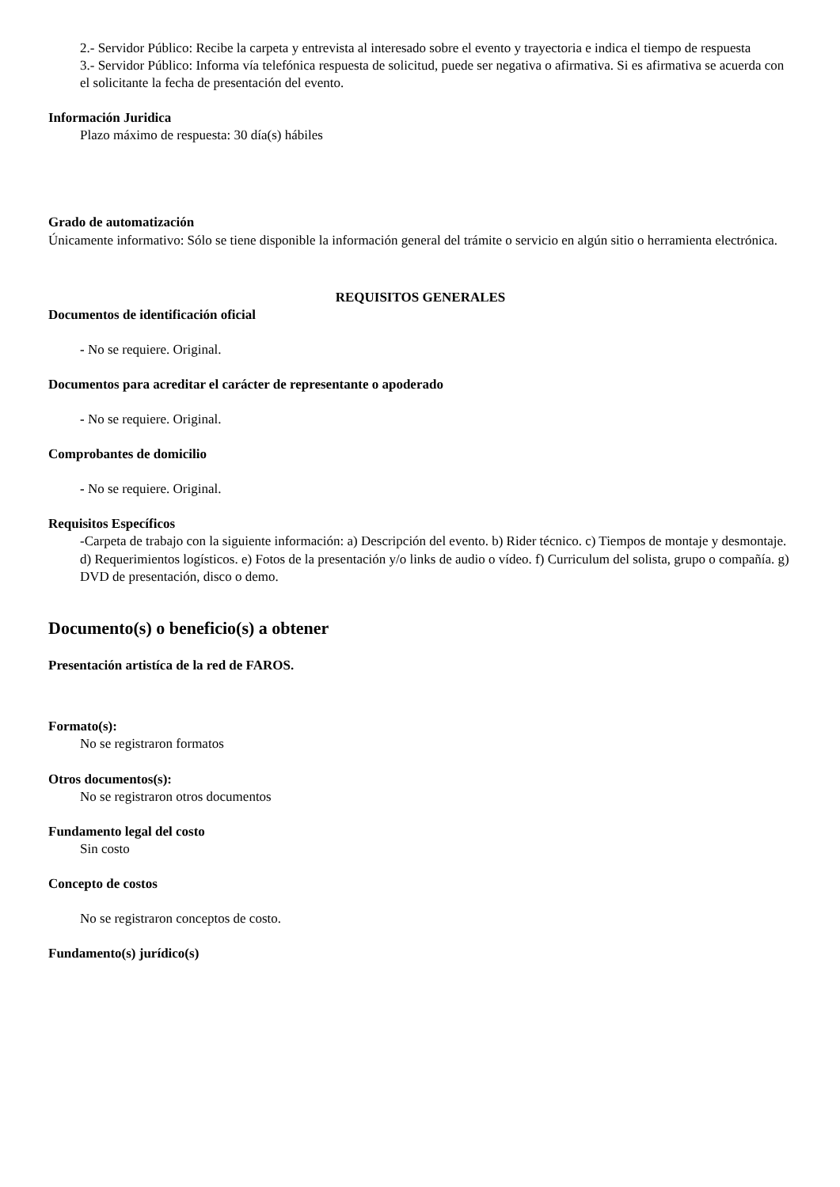2.- Servidor Público: Recibe la carpeta y entrevista al interesado sobre el evento y trayectoria e indica el tiempo de respuesta
3.- Servidor Público: Informa vía telefónica respuesta de solicitud, puede ser negativa o afirmativa. Si es afirmativa se acuerda con el solicitante la fecha de presentación del evento.
Información Juridica
Plazo máximo de respuesta: 30 día(s) hábiles
Grado de automatización
Únicamente informativo: Sólo se tiene disponible la información general del trámite o servicio en algún sitio o herramienta electrónica.
REQUISITOS GENERALES
Documentos de identificación oficial
- No se requiere. Original.
Documentos para acreditar el carácter de representante o apoderado
- No se requiere. Original.
Comprobantes de domicilio
- No se requiere. Original.
Requisitos Específicos
-Carpeta de trabajo con la siguiente información: a) Descripción del evento. b) Rider técnico. c) Tiempos de montaje y desmontaje. d) Requerimientos logísticos. e) Fotos de la presentación y/o links de audio o vídeo. f) Curriculum del solista, grupo o compañía. g) DVD de presentación, disco o demo.
Documento(s) o beneficio(s) a obtener
Presentación artistíca de la red de FAROS.
Formato(s):
No se registraron formatos
Otros documentos(s):
No se registraron otros documentos
Fundamento legal del costo
Sin costo
Concepto de costos
No se registraron conceptos de costo.
Fundamento(s) jurídico(s)